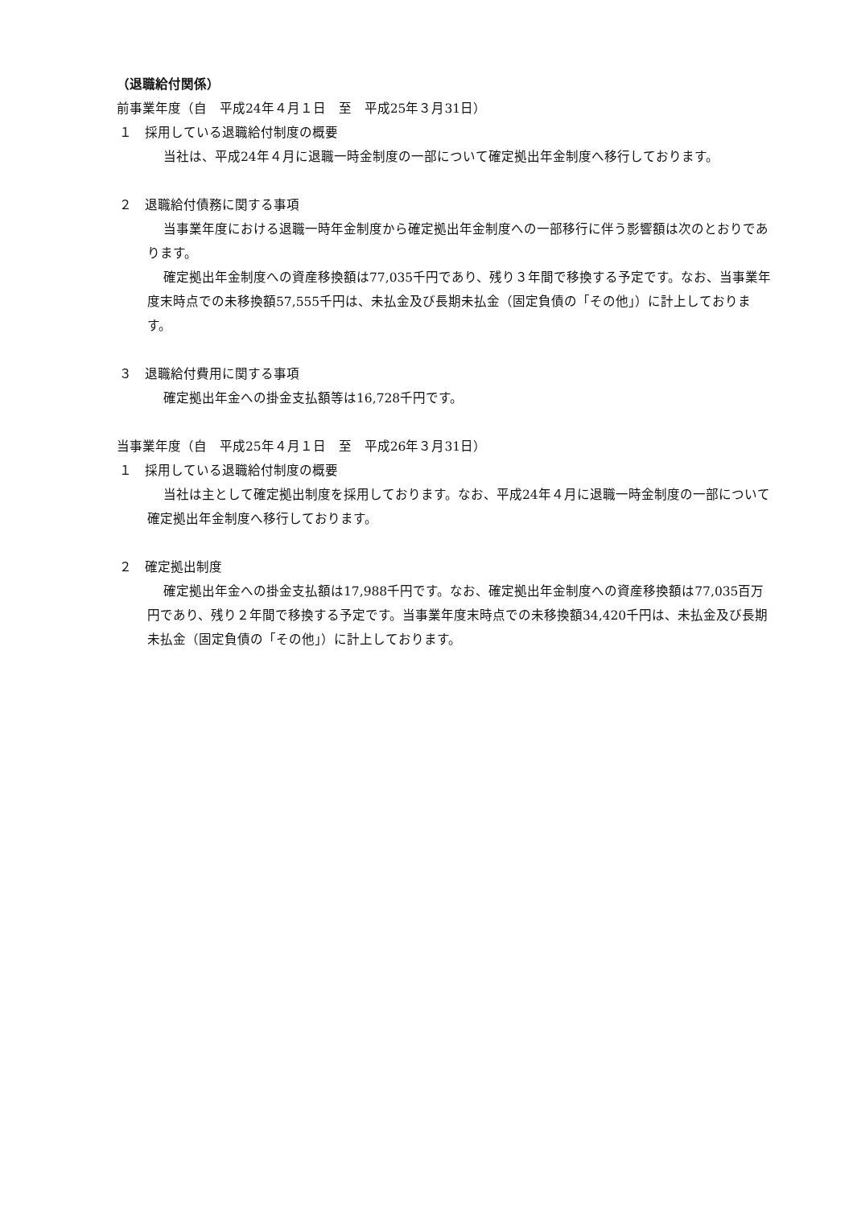（退職給付関係）
前事業年度（自　平成24年４月１日　至　平成25年３月31日）
１　採用している退職給付制度の概要
当社は、平成24年４月に退職一時金制度の一部について確定拠出年金制度へ移行しております。
２　退職給付債務に関する事項
当事業年度における退職一時年金制度から確定拠出年金制度への一部移行に伴う影響額は次のとおりであります。
確定拠出年金制度への資産移換額は77,035千円であり、残り３年間で移換する予定です。なお、当事業年度末時点での未移換額57,555千円は、未払金及び長期未払金（固定負債の「その他」）に計上しております。
３　退職給付費用に関する事項
確定拠出年金への掛金支払額等は16,728千円です。
当事業年度（自　平成25年４月１日　至　平成26年３月31日）
１　採用している退職給付制度の概要
当社は主として確定拠出制度を採用しております。なお、平成24年４月に退職一時金制度の一部について確定拠出年金制度へ移行しております。
２　確定拠出制度
確定拠出年金への掛金支払額は17,988千円です。なお、確定拠出年金制度への資産移換額は77,035百万円であり、残り２年間で移換する予定です。当事業年度末時点での未移換額34,420千円は、未払金及び長期未払金（固定負債の「その他」）に計上しております。